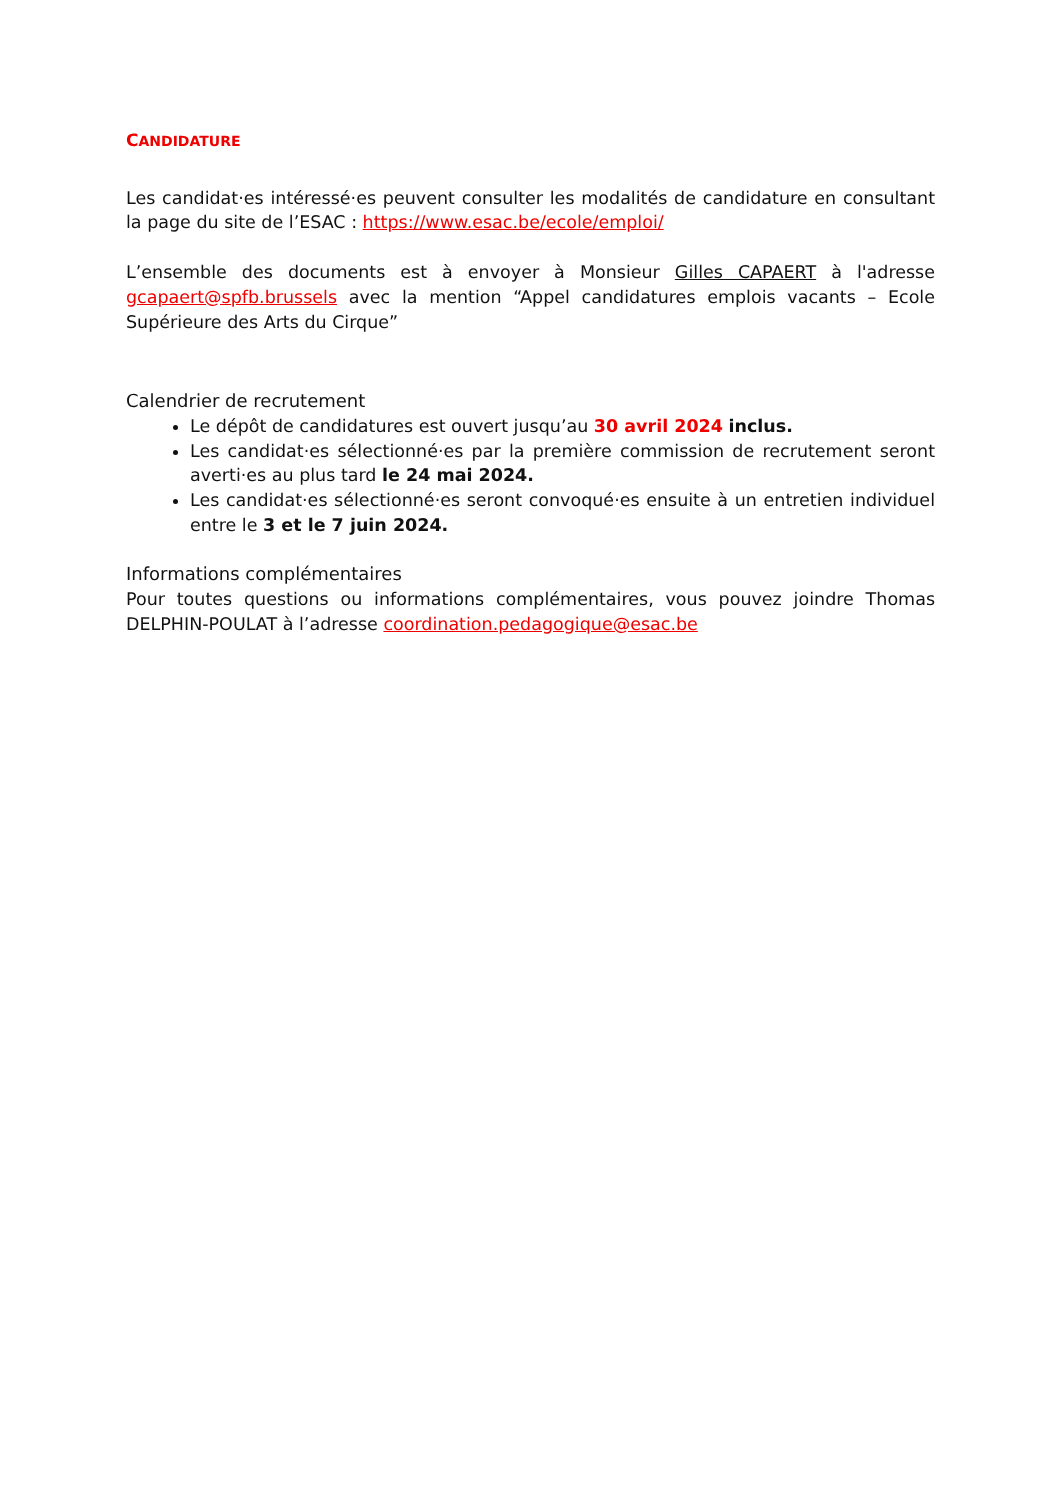CANDIDATURE
Les candidat·es intéressé·es peuvent consulter les modalités de candidature en consultant la page du site de l’ESAC : https://www.esac.be/ecole/emploi/
L’ensemble des documents est à envoyer à Monsieur Gilles CAPAERT à l'adresse gcapaert@spfb.brussels avec la mention “Appel candidatures emplois vacants – Ecole Supérieure des Arts du Cirque”
Calendrier de recrutement
Le dépôt de candidatures est ouvert jusqu’au 30 avril 2024 inclus.
Les candidat·es sélectionné·es par la première commission de recrutement seront averti·es au plus tard le 24 mai 2024.
Les candidat·es sélectionné·es seront convoqué·es ensuite à un entretien individuel entre le 3 et le 7 juin 2024.
Informations complémentaires
Pour toutes questions ou informations complémentaires, vous pouvez joindre Thomas DELPHIN-POULAT à l’adresse coordination.pedagogique@esac.be